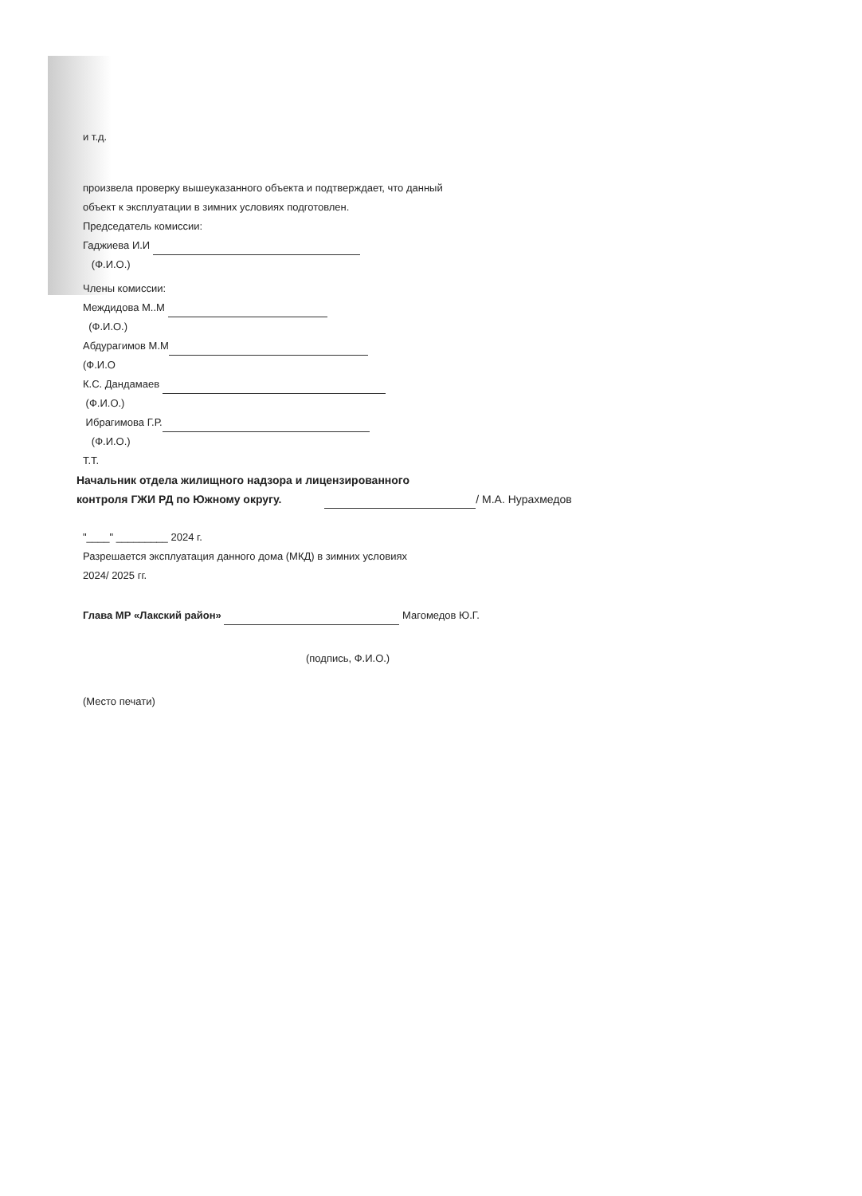и т.д.
произвела проверку вышеуказанного объекта и подтверждает, что данный
объект к эксплуатации в зимних условиях подготовлен.
Председатель комиссии:
Гаджиева И.И
(Ф.И.О.)
Члены комиссии:
Междидова М..М
(Ф.И.О.)
Абдурагимов М.М
(Ф.И.О
К.С. Дандамаев
(Ф.И.О.)
Ибрагимова Г.Р.
(Ф.И.О.)
Т.Т.
Начальник отдела жилищного надзора и лицензированного
контроля ГЖИ РД по Южному округу. / М.А. Нурахмедов
"____" _________ 2024 г.
Разрешается эксплуатация данного дома (МКД) в зимних условиях
2024/ 2025 гг.
Глава МР «Лакский район» Магомедов Ю.Г.
(подпись, Ф.И.О.)
(Место печати)